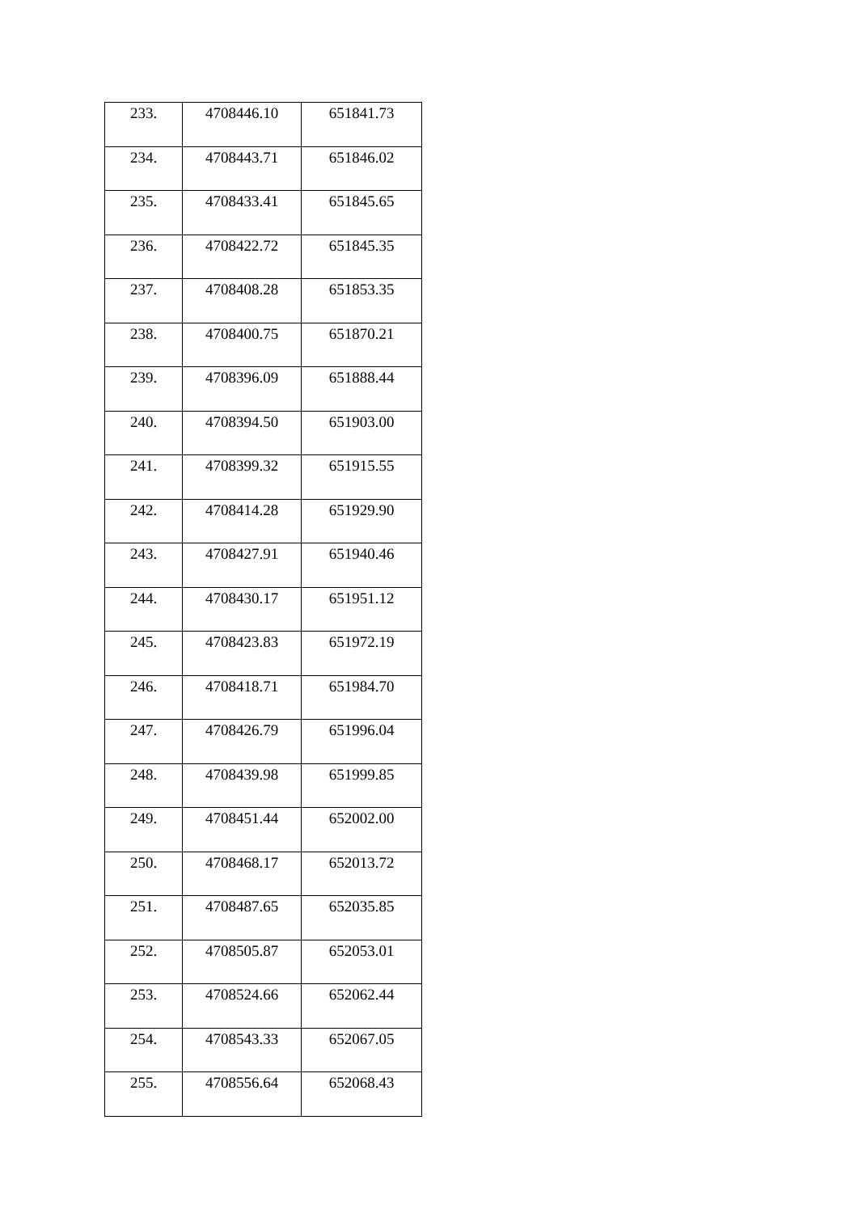| 233. | 4708446.10 | 651841.73 |
| 234. | 4708443.71 | 651846.02 |
| 235. | 4708433.41 | 651845.65 |
| 236. | 4708422.72 | 651845.35 |
| 237. | 4708408.28 | 651853.35 |
| 238. | 4708400.75 | 651870.21 |
| 239. | 4708396.09 | 651888.44 |
| 240. | 4708394.50 | 651903.00 |
| 241. | 4708399.32 | 651915.55 |
| 242. | 4708414.28 | 651929.90 |
| 243. | 4708427.91 | 651940.46 |
| 244. | 4708430.17 | 651951.12 |
| 245. | 4708423.83 | 651972.19 |
| 246. | 4708418.71 | 651984.70 |
| 247. | 4708426.79 | 651996.04 |
| 248. | 4708439.98 | 651999.85 |
| 249. | 4708451.44 | 652002.00 |
| 250. | 4708468.17 | 652013.72 |
| 251. | 4708487.65 | 652035.85 |
| 252. | 4708505.87 | 652053.01 |
| 253. | 4708524.66 | 652062.44 |
| 254. | 4708543.33 | 652067.05 |
| 255. | 4708556.64 | 652068.43 |